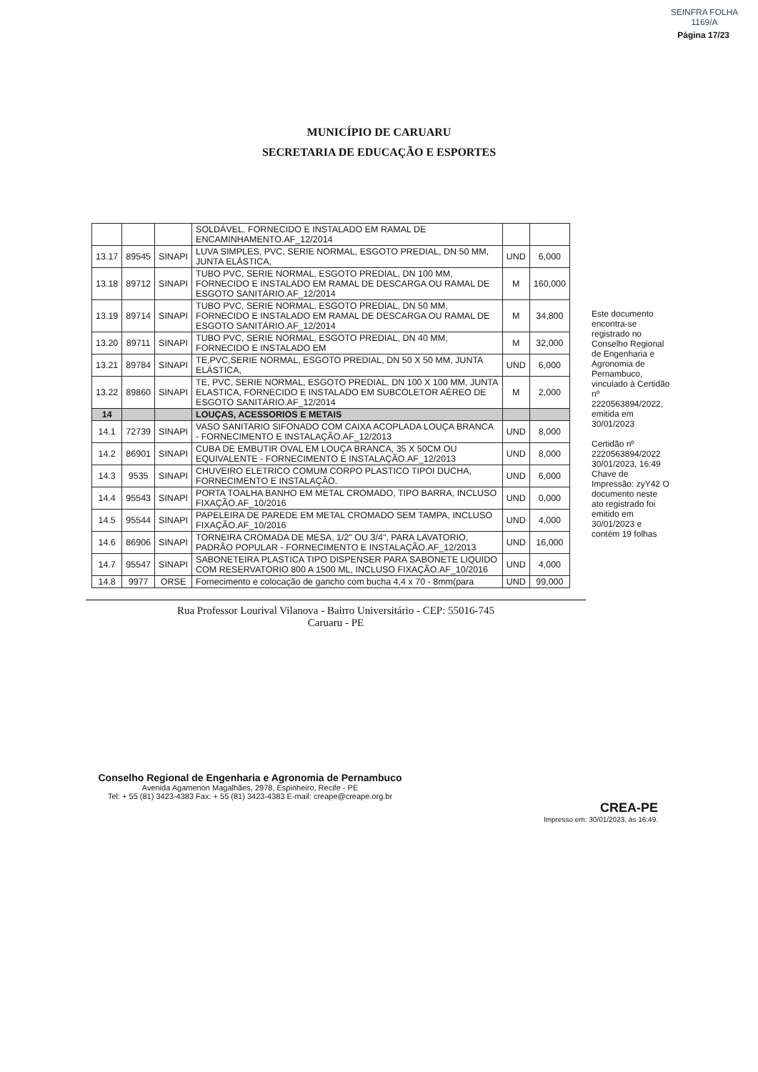Página 17/23
SEINFRA FOLHA 1169/A
MUNICÍPIO DE CARUARU
SECRETARIA DE EDUCAÇÃO E ESPORTES
| | | | SOLDÁVEL, FORNECIDO E INSTALADO EM RAMAL DE ENCAMINHAMENTO.AF_12/2014 | | |
| 13.17 | 89545 | SINAPI | LUVA SIMPLES, PVC, SERIE NORMAL, ESGOTO PREDIAL, DN 50 MM, JUNTA ELÁSTICA, | UND | 6,000 |
| 13.18 | 89712 | SINAPI | TUBO PVC, SERIE NORMAL, ESGOTO PREDIAL, DN 100 MM, FORNECIDO E INSTALADO EM RAMAL DE DESCARGA OU RAMAL DE ESGOTO SANITÁRIO.AF_12/2014 | M | 160,000 |
| 13.19 | 89714 | SINAPI | TUBO PVC, SERIE NORMAL, ESGOTO PREDIAL, DN 50 MM, FORNECIDO E INSTALADO EM RAMAL DE DESCARGA OU RAMAL DE ESGOTO SANITÁRIO.AF_12/2014 | M | 34,800 |
| 13.20 | 89711 | SINAPI | TUBO PVC, SERIE NORMAL, ESGOTO PREDIAL, DN 40 MM, FORNECIDO E INSTALADO EM | M | 32,000 |
| 13.21 | 89784 | SINAPI | TE,PVC,SERIE NORMAL, ESGOTO PREDIAL, DN 50 X 50 MM, JUNTA ELÁSTICA, | UND | 6,000 |
| 13.22 | 89860 | SINAPI | TE, PVC, SERIE NORMAL, ESGOTO PREDIAL, DN 100 X 100 MM, JUNTA ELASTICA, FORNECIDO E INSTALADO EM SUBCOLETOR AÉREO DE ESGOTO SANITÁRIO.AF_12/2014 | M | 2,000 |
| 14 | | | LOUÇAS, ACESSORIOS E METAIS | | |
| 14.1 | 72739 | SINAPI | VASO SANITARIO SIFONADO COM CAIXA ACOPLADA LOUÇA BRANCA - FORNECIMENTO E INSTALAÇÃO.AF_12/2013 | UND | 8,000 |
| 14.2 | 86901 | SINAPI | CUBA DE EMBUTIR OVAL EM LOUÇA BRANCA, 35 X 50CM OU EQUIVALENTE - FORNECIMENTO E INSTALAÇÃO.AF_12/2013 | UND | 8,000 |
| 14.3 | 9535 | SINAPI | CHUVEIRO ELETRICO COMUM CORPO PLASTICO TIPOI DUCHA, FORNECIMENTO E INSTALAÇÃO. | UND | 6,000 |
| 14.4 | 95543 | SINAPI | PORTA TOALHA BANHO EM METAL CROMADO, TIPO BARRA, INCLUSO FIXAÇÃO.AF_10/2016 | UND | 0,000 |
| 14.5 | 95544 | SINAPI | PAPELEIRA DE PAREDE EM METAL CROMADO SEM TAMPA, INCLUSO FIXAÇÃO.AF_10/2016 | UND | 4,000 |
| 14.6 | 86906 | SINAPI | TORNEIRA CROMADA DE MESA, 1/2" OU 3/4", PARA LAVATORIO, PADRÃO POPULAR - FORNECIMENTO E INSTALAÇÃO.AF_12/2013 | UND | 16,000 |
| 14.7 | 95547 | SINAPI | SABONETEIRA PLASTICA TIPO DISPENSER PARA SABONETE LIQUIDO COM RESERVATORIO 800 A 1500 ML, INCLUSO FIXAÇÃO.AF_10/2016 | UND | 4,000 |
| 14.8 | 9977 | ORSE | Fornecimento e colocação de gancho com bucha 4,4 x 70 - 8mm(para | UND | 99,000 |
Este documento encontra-se registrado no Conselho Regional de Engenharia e Agronomia de Pernambuco, vinculado à Certidão nº 2220563894/2022, emitida em 30/01/2023
Certidão nº 2220563894/2022 30/01/2023, 16:49 Chave de Impressão: zyY42 O documento neste ato registrado foi emitido em 30/01/2023 e contém 19 folhas
Rua Professor Lourival Vilanova - Bairro Universitário - CEP: 55016-745
Caruaru - PE
Conselho Regional de Engenharia e Agronomia de Pernambuco
Avenida Agamenon Magalhães, 2978, Espinheiro, Recife - PE
Tel: + 55 (81) 3423-4383 Fax: + 55 (81) 3423-4383 E-mail: creape@creape.org.br
CREA-PE
Impresso em: 30/01/2023, às 16:49.